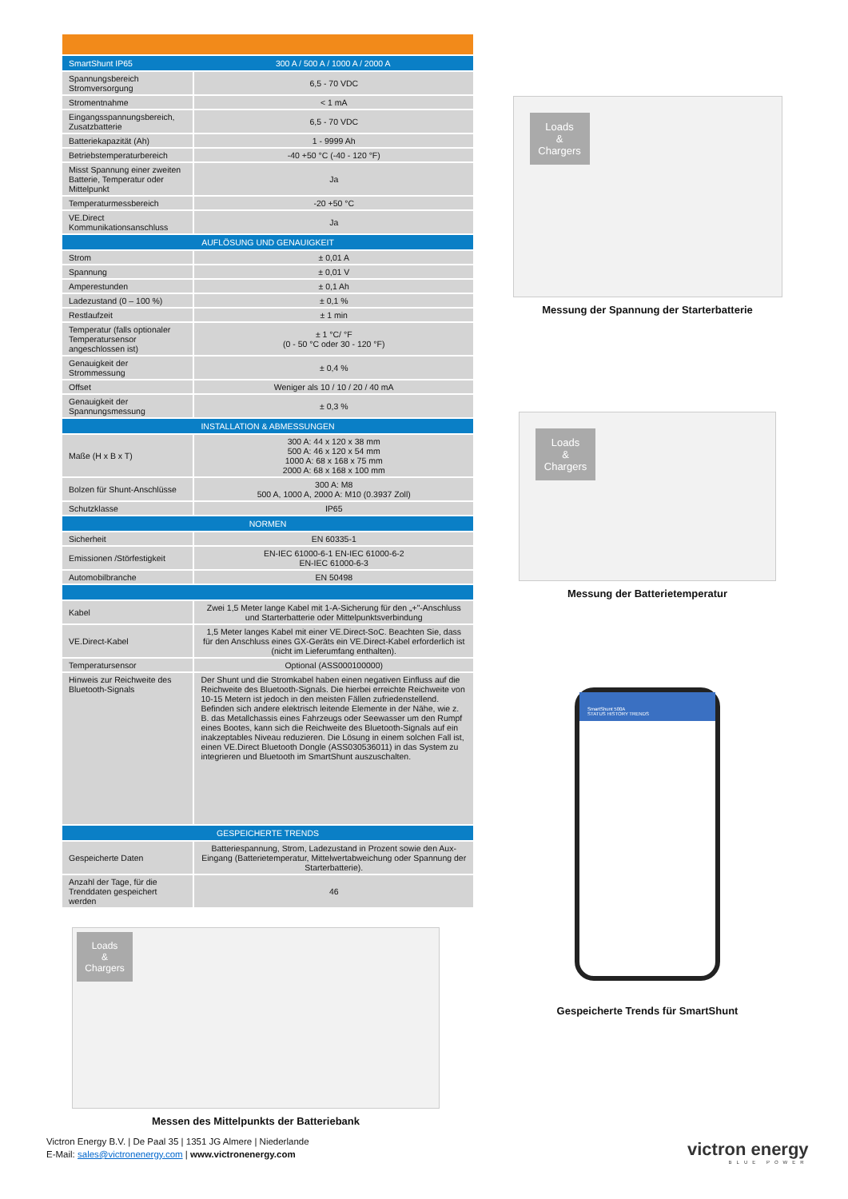| SmartShunt IP65 | 300 A / 500 A / 1000 A / 2000 A |
| --- | --- |
| Spannungsbereich Stromversorgung | 6,5 - 70 VDC |
| Stromentnahme | < 1 mA |
| Eingangsspannungsbereich, Zusatzbatterie | 6,5 - 70 VDC |
| Batteriekapazität (Ah) | 1 - 9999 Ah |
| Betriebstemperaturbereich | -40 +50 °C (-40 - 120 °F) |
| Misst Spannung einer zweiten Batterie, Temperatur oder Mittelpunkt | Ja |
| Temperaturmessbereich | -20 +50 °C |
| VE.Direct Kommunikationsanschluss | Ja |
| AUFLÖSUNG UND GENAUIGKEIT | |
| Strom | ± 0,01 A |
| Spannung | ± 0,01 V |
| Amperestunden | ± 0,1 Ah |
| Ladezustand (0 – 100 %) | ± 0,1 % |
| Restlaufzeit | ± 1 min |
| Temperatur (falls optionaler Temperatursensor angeschlossen ist) | ± 1 °C/ °F (0 - 50 °C oder 30 - 120 °F) |
| Genauigkeit der Strommessung | ± 0,4 % |
| Offset | Weniger als 10 / 10 / 20 / 40 mA |
| Genauigkeit der Spannungsmessung | ± 0,3 % |
| INSTALLATION & ABMESSUNGEN | |
| Maße (H x B x T) | 300 A: 44 x 120 x 38 mm 500 A: 46 x 120 x 54 mm 1000 A: 68 x 168 x 75 mm 2000 A: 68 x 168 x 100 mm |
| Bolzen für Shunt-Anschlüsse | 300 A: M8 500 A, 1000 A, 2000 A: M10 (0.3937 Zoll) |
| Schutzklasse | IP65 |
| NORMEN | |
| Sicherheit | EN 60335-1 |
| Emissionen /Störfestigkeit | EN-IEC 61000-6-1 EN-IEC 61000-6-2 EN-IEC 61000-6-3 |
| Automobilbranche | EN 50498 |
| Kabel | Zwei 1,5 Meter lange Kabel mit 1-A-Sicherung für den „+"-Anschluss und Starterbatterie oder Mittelpunktsverbindung |
| VE.Direct-Kabel | 1,5 Meter langes Kabel mit einer VE.Direct-SoC. Beachten Sie, dass für den Anschluss eines GX-Geräts ein VE.Direct-Kabel erforderlich ist (nicht im Lieferumfang enthalten). |
| Temperatursensor | Optional (ASS000100000) |
| Hinweis zur Reichweite des Bluetooth-Signals | Der Shunt und die Stromkabel haben einen negativen Einfluss auf die Reichweite des Bluetooth-Signals. Die hierbei erreichte Reichweite von 10-15 Metern ist jedoch in den meisten Fällen zufriedenstellend. Befinden sich andere elektrisch leitende Elemente in der Nähe, wie z. B. das Metallchassis eines Fahrzeugs oder Seewasser um den Rumpf eines Bootes, kann sich die Reichweite des Bluetooth-Signals auf ein inakzeptables Niveau reduzieren. Die Lösung in einem solchen Fall ist, einen VE.Direct Bluetooth Dongle (ASS030536011) in das System zu integrieren und Bluetooth im SmartShunt auszuschalten. |
| GESPEICHERTE TRENDS | |
| Gespeicherte Daten | Batteriespannung, Strom, Ladezustand in Prozent sowie den Aux-Eingang (Batterietemperatur, Mittelwertabweichung oder Spannung der Starterbatterie). |
| Anzahl der Tage, für die Trenddaten gespeichert werden | 46 |
Loads
&
Chargers
Messung der Spannung der Starterbatterie
Loads
&
Chargers
Messung der Batterietemperatur
SmartShunt 500A
STATUS HISTORY TRENDS
Gespeicherte Trends für SmartShunt
Loads
&
Chargers
Messen des Mittelpunkts der Batteriebank
Victron Energy B.V. | De Paal 35 | 1351 JG Almere | Niederlande
E-Mail: sales@victronenergy.com | www.victronenergy.com
victron energy
BLUE POWER